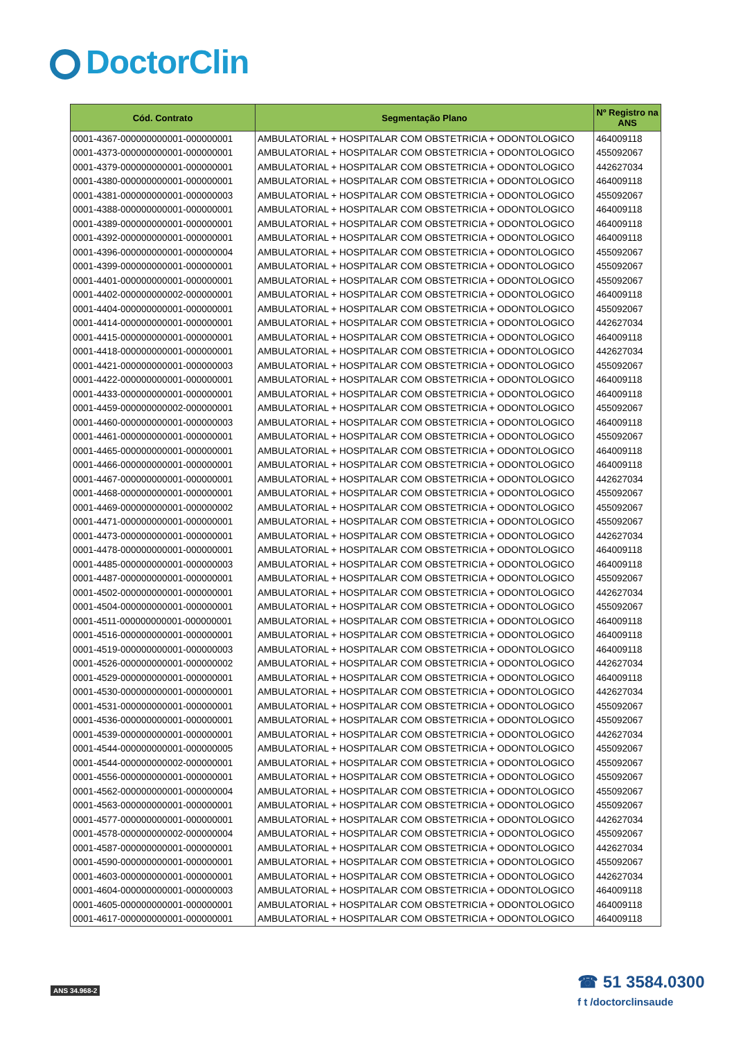DoctorClin
| Cód. Contrato | Segmentação Plano | Nº Registro na ANS |
| --- | --- | --- |
| 0001-4367-000000000001-000000001 | AMBULATORIAL + HOSPITALAR COM OBSTETRICIA + ODONTOLOGICO | 464009118 |
| 0001-4373-000000000001-000000001 | AMBULATORIAL + HOSPITALAR COM OBSTETRICIA + ODONTOLOGICO | 455092067 |
| 0001-4379-000000000001-000000001 | AMBULATORIAL + HOSPITALAR COM OBSTETRICIA + ODONTOLOGICO | 442627034 |
| 0001-4380-000000000001-000000001 | AMBULATORIAL + HOSPITALAR COM OBSTETRICIA + ODONTOLOGICO | 464009118 |
| 0001-4381-000000000001-000000003 | AMBULATORIAL + HOSPITALAR COM OBSTETRICIA + ODONTOLOGICO | 455092067 |
| 0001-4388-000000000001-000000001 | AMBULATORIAL + HOSPITALAR COM OBSTETRICIA + ODONTOLOGICO | 464009118 |
| 0001-4389-000000000001-000000001 | AMBULATORIAL + HOSPITALAR COM OBSTETRICIA + ODONTOLOGICO | 464009118 |
| 0001-4392-000000000001-000000001 | AMBULATORIAL + HOSPITALAR COM OBSTETRICIA + ODONTOLOGICO | 464009118 |
| 0001-4396-000000000001-000000004 | AMBULATORIAL + HOSPITALAR COM OBSTETRICIA + ODONTOLOGICO | 455092067 |
| 0001-4399-000000000001-000000001 | AMBULATORIAL + HOSPITALAR COM OBSTETRICIA + ODONTOLOGICO | 455092067 |
| 0001-4401-000000000001-000000001 | AMBULATORIAL + HOSPITALAR COM OBSTETRICIA + ODONTOLOGICO | 455092067 |
| 0001-4402-000000000002-000000001 | AMBULATORIAL + HOSPITALAR COM OBSTETRICIA + ODONTOLOGICO | 464009118 |
| 0001-4404-000000000001-000000001 | AMBULATORIAL + HOSPITALAR COM OBSTETRICIA + ODONTOLOGICO | 455092067 |
| 0001-4414-000000000001-000000001 | AMBULATORIAL + HOSPITALAR COM OBSTETRICIA + ODONTOLOGICO | 442627034 |
| 0001-4415-000000000001-000000001 | AMBULATORIAL + HOSPITALAR COM OBSTETRICIA + ODONTOLOGICO | 464009118 |
| 0001-4418-000000000001-000000001 | AMBULATORIAL + HOSPITALAR COM OBSTETRICIA + ODONTOLOGICO | 442627034 |
| 0001-4421-000000000001-000000003 | AMBULATORIAL + HOSPITALAR COM OBSTETRICIA + ODONTOLOGICO | 455092067 |
| 0001-4422-000000000001-000000001 | AMBULATORIAL + HOSPITALAR COM OBSTETRICIA + ODONTOLOGICO | 464009118 |
| 0001-4433-000000000001-000000001 | AMBULATORIAL + HOSPITALAR COM OBSTETRICIA + ODONTOLOGICO | 464009118 |
| 0001-4459-000000000002-000000001 | AMBULATORIAL + HOSPITALAR COM OBSTETRICIA + ODONTOLOGICO | 455092067 |
| 0001-4460-000000000001-000000003 | AMBULATORIAL + HOSPITALAR COM OBSTETRICIA + ODONTOLOGICO | 464009118 |
| 0001-4461-000000000001-000000001 | AMBULATORIAL + HOSPITALAR COM OBSTETRICIA + ODONTOLOGICO | 455092067 |
| 0001-4465-000000000001-000000001 | AMBULATORIAL + HOSPITALAR COM OBSTETRICIA + ODONTOLOGICO | 464009118 |
| 0001-4466-000000000001-000000001 | AMBULATORIAL + HOSPITALAR COM OBSTETRICIA + ODONTOLOGICO | 464009118 |
| 0001-4467-000000000001-000000001 | AMBULATORIAL + HOSPITALAR COM OBSTETRICIA + ODONTOLOGICO | 442627034 |
| 0001-4468-000000000001-000000001 | AMBULATORIAL + HOSPITALAR COM OBSTETRICIA + ODONTOLOGICO | 455092067 |
| 0001-4469-000000000001-000000002 | AMBULATORIAL + HOSPITALAR COM OBSTETRICIA + ODONTOLOGICO | 455092067 |
| 0001-4471-000000000001-000000001 | AMBULATORIAL + HOSPITALAR COM OBSTETRICIA + ODONTOLOGICO | 455092067 |
| 0001-4473-000000000001-000000001 | AMBULATORIAL + HOSPITALAR COM OBSTETRICIA + ODONTOLOGICO | 442627034 |
| 0001-4478-000000000001-000000001 | AMBULATORIAL + HOSPITALAR COM OBSTETRICIA + ODONTOLOGICO | 464009118 |
| 0001-4485-000000000001-000000003 | AMBULATORIAL + HOSPITALAR COM OBSTETRICIA + ODONTOLOGICO | 464009118 |
| 0001-4487-000000000001-000000001 | AMBULATORIAL + HOSPITALAR COM OBSTETRICIA + ODONTOLOGICO | 455092067 |
| 0001-4502-000000000001-000000001 | AMBULATORIAL + HOSPITALAR COM OBSTETRICIA + ODONTOLOGICO | 442627034 |
| 0001-4504-000000000001-000000001 | AMBULATORIAL + HOSPITALAR COM OBSTETRICIA + ODONTOLOGICO | 455092067 |
| 0001-4511-000000000001-000000001 | AMBULATORIAL + HOSPITALAR COM OBSTETRICIA + ODONTOLOGICO | 464009118 |
| 0001-4516-000000000001-000000001 | AMBULATORIAL + HOSPITALAR COM OBSTETRICIA + ODONTOLOGICO | 464009118 |
| 0001-4519-000000000001-000000003 | AMBULATORIAL + HOSPITALAR COM OBSTETRICIA + ODONTOLOGICO | 464009118 |
| 0001-4526-000000000001-000000002 | AMBULATORIAL + HOSPITALAR COM OBSTETRICIA + ODONTOLOGICO | 442627034 |
| 0001-4529-000000000001-000000001 | AMBULATORIAL + HOSPITALAR COM OBSTETRICIA + ODONTOLOGICO | 464009118 |
| 0001-4530-000000000001-000000001 | AMBULATORIAL + HOSPITALAR COM OBSTETRICIA + ODONTOLOGICO | 442627034 |
| 0001-4531-000000000001-000000001 | AMBULATORIAL + HOSPITALAR COM OBSTETRICIA + ODONTOLOGICO | 455092067 |
| 0001-4536-000000000001-000000001 | AMBULATORIAL + HOSPITALAR COM OBSTETRICIA + ODONTOLOGICO | 455092067 |
| 0001-4539-000000000001-000000001 | AMBULATORIAL + HOSPITALAR COM OBSTETRICIA + ODONTOLOGICO | 442627034 |
| 0001-4544-000000000001-000000005 | AMBULATORIAL + HOSPITALAR COM OBSTETRICIA + ODONTOLOGICO | 455092067 |
| 0001-4544-000000000002-000000001 | AMBULATORIAL + HOSPITALAR COM OBSTETRICIA + ODONTOLOGICO | 455092067 |
| 0001-4556-000000000001-000000001 | AMBULATORIAL + HOSPITALAR COM OBSTETRICIA + ODONTOLOGICO | 455092067 |
| 0001-4562-000000000001-000000004 | AMBULATORIAL + HOSPITALAR COM OBSTETRICIA + ODONTOLOGICO | 455092067 |
| 0001-4563-000000000001-000000001 | AMBULATORIAL + HOSPITALAR COM OBSTETRICIA + ODONTOLOGICO | 455092067 |
| 0001-4577-000000000001-000000001 | AMBULATORIAL + HOSPITALAR COM OBSTETRICIA + ODONTOLOGICO | 442627034 |
| 0001-4578-000000000002-000000004 | AMBULATORIAL + HOSPITALAR COM OBSTETRICIA + ODONTOLOGICO | 455092067 |
| 0001-4587-000000000001-000000001 | AMBULATORIAL + HOSPITALAR COM OBSTETRICIA + ODONTOLOGICO | 442627034 |
| 0001-4590-000000000001-000000001 | AMBULATORIAL + HOSPITALAR COM OBSTETRICIA + ODONTOLOGICO | 455092067 |
| 0001-4603-000000000001-000000001 | AMBULATORIAL + HOSPITALAR COM OBSTETRICIA + ODONTOLOGICO | 442627034 |
| 0001-4604-000000000001-000000003 | AMBULATORIAL + HOSPITALAR COM OBSTETRICIA + ODONTOLOGICO | 464009118 |
| 0001-4605-000000000001-000000001 | AMBULATORIAL + HOSPITALAR COM OBSTETRICIA + ODONTOLOGICO | 464009118 |
| 0001-4617-000000000001-000000001 | AMBULATORIAL + HOSPITALAR COM OBSTETRICIA + ODONTOLOGICO | 464009118 |
ANS 34.968-2
☎ 51 3584.0300
f t /doctorclinsaude